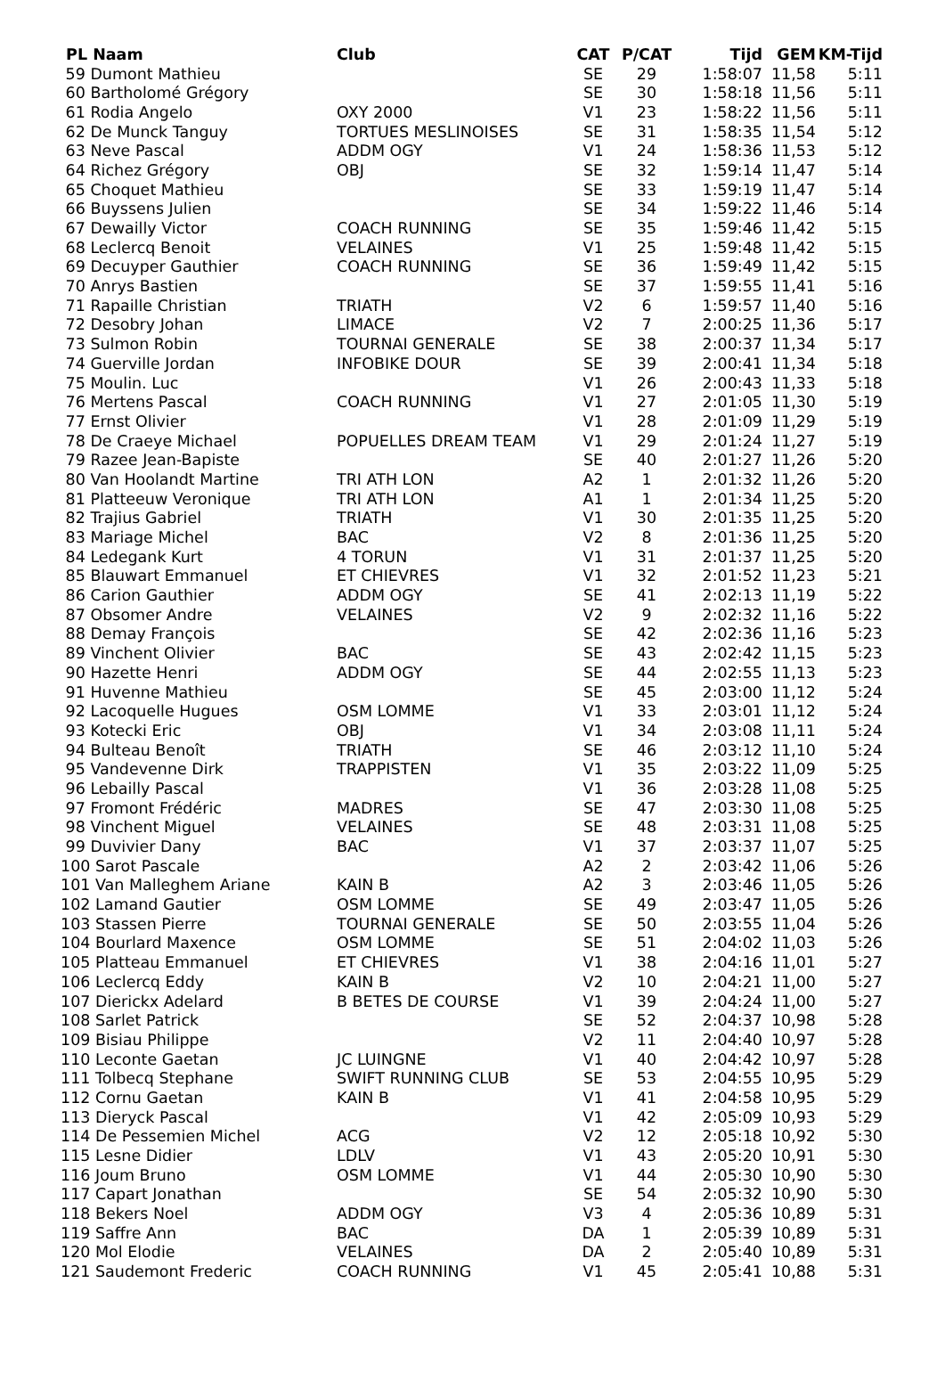| PL Naam | Club | CAT | P/CAT | Tijd | GEM | KM-Tijd |
| --- | --- | --- | --- | --- | --- | --- |
| 59 Dumont Mathieu | | SE | 29 | 1:58:07 | 11,58 | 5:11 |
| 60 Bartholomé Grégory | | SE | 30 | 1:58:18 | 11,56 | 5:11 |
| 61 Rodia Angelo | OXY 2000 | V1 | 23 | 1:58:22 | 11,56 | 5:11 |
| 62 De Munck Tanguy | TORTUES MESLINOISES | SE | 31 | 1:58:35 | 11,54 | 5:12 |
| 63 Neve Pascal | ADDM OGY | V1 | 24 | 1:58:36 | 11,53 | 5:12 |
| 64 Richez Grégory | OBJ | SE | 32 | 1:59:14 | 11,47 | 5:14 |
| 65 Choquet Mathieu | | SE | 33 | 1:59:19 | 11,47 | 5:14 |
| 66 Buyssens Julien | | SE | 34 | 1:59:22 | 11,46 | 5:14 |
| 67 Dewailly Victor | COACH RUNNING | SE | 35 | 1:59:46 | 11,42 | 5:15 |
| 68 Leclercq Benoit | VELAINES | V1 | 25 | 1:59:48 | 11,42 | 5:15 |
| 69 Decuyper Gauthier | COACH RUNNING | SE | 36 | 1:59:49 | 11,42 | 5:15 |
| 70 Anrys Bastien | | SE | 37 | 1:59:55 | 11,41 | 5:16 |
| 71 Rapaille Christian | TRIATH | V2 | 6 | 1:59:57 | 11,40 | 5:16 |
| 72 Desobry Johan | LIMACE | V2 | 7 | 2:00:25 | 11,36 | 5:17 |
| 73 Sulmon Robin | TOURNAI GENERALE | SE | 38 | 2:00:37 | 11,34 | 5:17 |
| 74 Guerville Jordan | INFOBIKE DOUR | SE | 39 | 2:00:41 | 11,34 | 5:18 |
| 75 Moulin. Luc | | V1 | 26 | 2:00:43 | 11,33 | 5:18 |
| 76 Mertens Pascal | COACH RUNNING | V1 | 27 | 2:01:05 | 11,30 | 5:19 |
| 77 Ernst Olivier | | V1 | 28 | 2:01:09 | 11,29 | 5:19 |
| 78 De Craeye Michael | POPUELLES DREAM TEAM | V1 | 29 | 2:01:24 | 11,27 | 5:19 |
| 79 Razee Jean-Bapiste | | SE | 40 | 2:01:27 | 11,26 | 5:20 |
| 80 Van Hoolandt Martine | TRI ATH LON | A2 | 1 | 2:01:32 | 11,26 | 5:20 |
| 81 Platteeuw Veronique | TRI ATH LON | A1 | 1 | 2:01:34 | 11,25 | 5:20 |
| 82 Trajius Gabriel | TRIATH | V1 | 30 | 2:01:35 | 11,25 | 5:20 |
| 83 Mariage Michel | BAC | V2 | 8 | 2:01:36 | 11,25 | 5:20 |
| 84 Ledegank Kurt | 4 TORUN | V1 | 31 | 2:01:37 | 11,25 | 5:20 |
| 85 Blauwart Emmanuel | ET CHIEVRES | V1 | 32 | 2:01:52 | 11,23 | 5:21 |
| 86 Carion Gauthier | ADDM OGY | SE | 41 | 2:02:13 | 11,19 | 5:22 |
| 87 Obsomer Andre | VELAINES | V2 | 9 | 2:02:32 | 11,16 | 5:22 |
| 88 Demay François | | SE | 42 | 2:02:36 | 11,16 | 5:23 |
| 89 Vinchent Olivier | BAC | SE | 43 | 2:02:42 | 11,15 | 5:23 |
| 90 Hazette Henri | ADDM OGY | SE | 44 | 2:02:55 | 11,13 | 5:23 |
| 91 Huvenne Mathieu | | SE | 45 | 2:03:00 | 11,12 | 5:24 |
| 92 Lacoquelle Hugues | OSM LOMME | V1 | 33 | 2:03:01 | 11,12 | 5:24 |
| 93 Kotecki Eric | OBJ | V1 | 34 | 2:03:08 | 11,11 | 5:24 |
| 94 Bulteau Benoît | TRIATH | SE | 46 | 2:03:12 | 11,10 | 5:24 |
| 95 Vandevenne Dirk | TRAPPISTEN | V1 | 35 | 2:03:22 | 11,09 | 5:25 |
| 96 Lebailly Pascal | | V1 | 36 | 2:03:28 | 11,08 | 5:25 |
| 97 Fromont Frédéric | MADRES | SE | 47 | 2:03:30 | 11,08 | 5:25 |
| 98 Vinchent Miguel | VELAINES | SE | 48 | 2:03:31 | 11,08 | 5:25 |
| 99 Duvivier Dany | BAC | V1 | 37 | 2:03:37 | 11,07 | 5:25 |
| 100 Sarot Pascale | | A2 | 2 | 2:03:42 | 11,06 | 5:26 |
| 101 Van Malleghem Ariane | KAIN B | A2 | 3 | 2:03:46 | 11,05 | 5:26 |
| 102 Lamand Gautier | OSM LOMME | SE | 49 | 2:03:47 | 11,05 | 5:26 |
| 103 Stassen Pierre | TOURNAI GENERALE | SE | 50 | 2:03:55 | 11,04 | 5:26 |
| 104 Bourlard Maxence | OSM LOMME | SE | 51 | 2:04:02 | 11,03 | 5:26 |
| 105 Platteau Emmanuel | ET CHIEVRES | V1 | 38 | 2:04:16 | 11,01 | 5:27 |
| 106 Leclercq Eddy | KAIN B | V2 | 10 | 2:04:21 | 11,00 | 5:27 |
| 107 Dierickx Adelard | B BETES DE COURSE | V1 | 39 | 2:04:24 | 11,00 | 5:27 |
| 108 Sarlet Patrick | | SE | 52 | 2:04:37 | 10,98 | 5:28 |
| 109 Bisiau Philippe | | V2 | 11 | 2:04:40 | 10,97 | 5:28 |
| 110 Leconte Gaetan | JC LUINGNE | V1 | 40 | 2:04:42 | 10,97 | 5:28 |
| 111 Tolbecq Stephane | SWIFT RUNNING CLUB | SE | 53 | 2:04:55 | 10,95 | 5:29 |
| 112 Cornu Gaetan | KAIN B | V1 | 41 | 2:04:58 | 10,95 | 5:29 |
| 113 Dieryck Pascal | | V1 | 42 | 2:05:09 | 10,93 | 5:29 |
| 114 De Pessemien Michel | ACG | V2 | 12 | 2:05:18 | 10,92 | 5:30 |
| 115 Lesne Didier | LDLV | V1 | 43 | 2:05:20 | 10,91 | 5:30 |
| 116 Joum Bruno | OSM LOMME | V1 | 44 | 2:05:30 | 10,90 | 5:30 |
| 117 Capart Jonathan | | SE | 54 | 2:05:32 | 10,90 | 5:30 |
| 118 Bekers Noel | ADDM OGY | V3 | 4 | 2:05:36 | 10,89 | 5:31 |
| 119 Saffre Ann | BAC | DA | 1 | 2:05:39 | 10,89 | 5:31 |
| 120 Mol Elodie | VELAINES | DA | 2 | 2:05:40 | 10,89 | 5:31 |
| 121 Saudemont Frederic | COACH RUNNING | V1 | 45 | 2:05:41 | 10,88 | 5:31 |